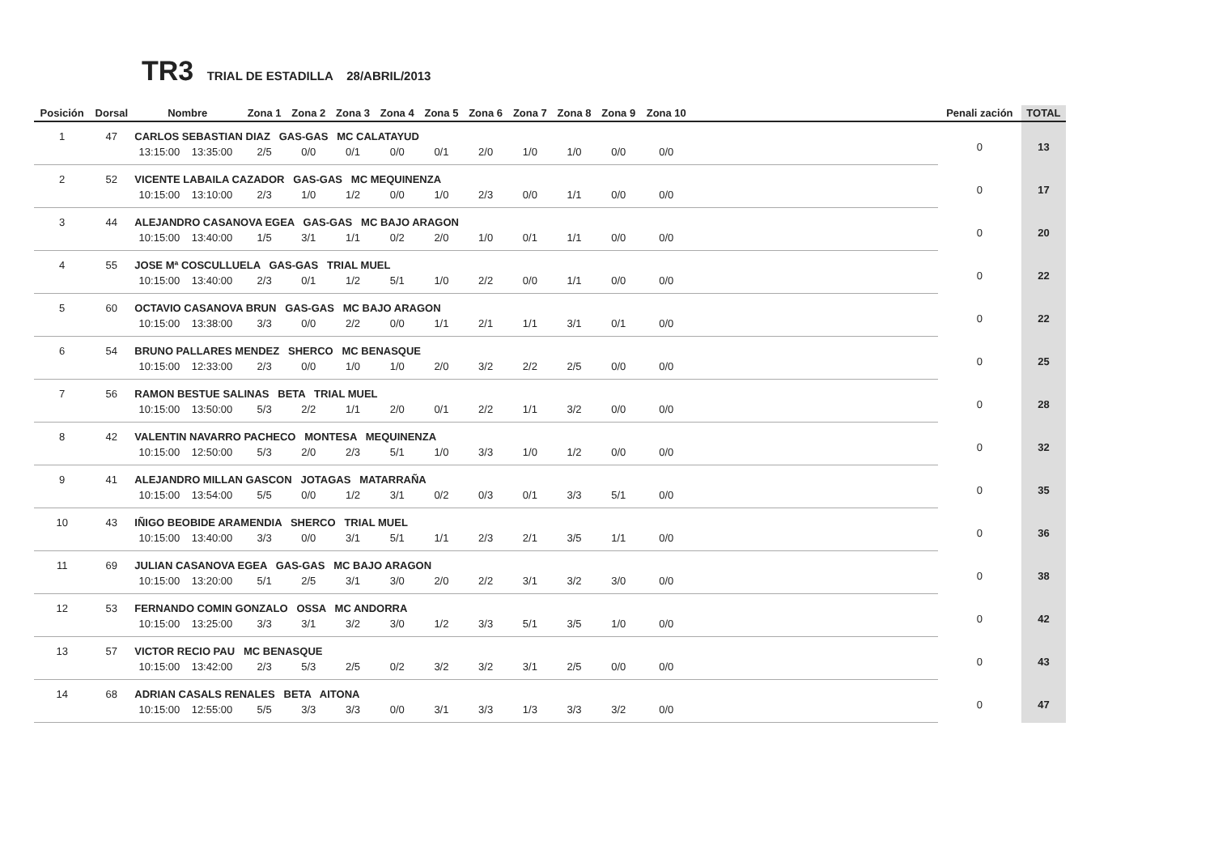TR3 TRIAL DE ESTADILLA 28/ABRIL/2013
| Posición | Dorsal | Nombre | | | Zona 1 | Zona 2 | Zona 3 | Zona 4 | Zona 5 | Zona 6 | Zona 7 | Zona 8 | Zona 9 | Zona 10 | | Penali zación | TOTAL |
| --- | --- | --- | --- | --- | --- | --- | --- | --- | --- | --- | --- | --- | --- | --- | --- | --- | --- |
| 1 | 47 | CARLOS SEBASTIAN DIAZ GAS-GAS MC CALATAYUD | | | | | | | | | | | | | | 0 | 13 |
| | | 13:15:00 | 13:35:00 | | 2/5 | 0/0 | 0/1 | 0/0 | 0/1 | 2/0 | 1/0 | 1/0 | 0/0 | 0/0 | | | |
| 2 | 52 | VICENTE LABAILA CAZADOR GAS-GAS MC MEQUINENZA | | | | | | | | | | | | | | 0 | 17 |
| | | 10:15:00 | 13:10:00 | | 2/3 | 1/0 | 1/2 | 0/0 | 1/0 | 2/3 | 0/0 | 1/1 | 0/0 | 0/0 | | | |
| 3 | 44 | ALEJANDRO CASANOVA EGEA GAS-GAS MC BAJO ARAGON | | | | | | | | | | | | | | 0 | 20 |
| | | 10:15:00 | 13:40:00 | | 1/5 | 3/1 | 1/1 | 0/2 | 2/0 | 1/0 | 0/1 | 1/1 | 0/0 | 0/0 | | | |
| 4 | 55 | JOSE Mª COSCULLUELA GAS-GAS TRIAL MUEL | | | | | | | | | | | | | | 0 | 22 |
| | | 10:15:00 | 13:40:00 | | 2/3 | 0/1 | 1/2 | 5/1 | 1/0 | 2/2 | 0/0 | 1/1 | 0/0 | 0/0 | | | |
| 5 | 60 | OCTAVIO CASANOVA BRUN GAS-GAS MC BAJO ARAGON | | | | | | | | | | | | | | 0 | 22 |
| | | 10:15:00 | 13:38:00 | | 3/3 | 0/0 | 2/2 | 0/0 | 1/1 | 2/1 | 1/1 | 3/1 | 0/1 | 0/0 | | | |
| 6 | 54 | BRUNO PALLARES MENDEZ SHERCO MC BENASQUE | | | | | | | | | | | | | | 0 | 25 |
| | | 10:15:00 | 12:33:00 | | 2/3 | 0/0 | 1/0 | 1/0 | 2/0 | 3/2 | 2/2 | 2/5 | 0/0 | 0/0 | | | |
| 7 | 56 | RAMON BESTUE SALINAS BETA TRIAL MUEL | | | | | | | | | | | | | | 0 | 28 |
| | | 10:15:00 | 13:50:00 | | 5/3 | 2/2 | 1/1 | 2/0 | 0/1 | 2/2 | 1/1 | 3/2 | 0/0 | 0/0 | | | |
| 8 | 42 | VALENTIN NAVARRO PACHECO MONTESA MEQUINENZA | | | | | | | | | | | | | | 0 | 32 |
| | | 10:15:00 | 12:50:00 | | 5/3 | 2/0 | 2/3 | 5/1 | 1/0 | 3/3 | 1/0 | 1/2 | 0/0 | 0/0 | | | |
| 9 | 41 | ALEJANDRO MILLAN GASCON JOTAGAS MATARRAÑA | | | | | | | | | | | | | | 0 | 35 |
| | | 10:15:00 | 13:54:00 | | 5/5 | 0/0 | 1/2 | 3/1 | 0/2 | 0/3 | 0/1 | 3/3 | 5/1 | 0/0 | | | |
| 10 | 43 | IÑIGO BEOBIDE ARAMENDIA SHERCO TRIAL MUEL | | | | | | | | | | | | | | 0 | 36 |
| | | 10:15:00 | 13:40:00 | | 3/3 | 0/0 | 3/1 | 5/1 | 1/1 | 2/3 | 2/1 | 3/5 | 1/1 | 0/0 | | | |
| 11 | 69 | JULIAN CASANOVA EGEA GAS-GAS MC BAJO ARAGON | | | | | | | | | | | | | | 0 | 38 |
| | | 10:15:00 | 13:20:00 | | 5/1 | 2/5 | 3/1 | 3/0 | 2/0 | 2/2 | 3/1 | 3/2 | 3/0 | 0/0 | | | |
| 12 | 53 | FERNANDO COMIN GONZALO OSSA MC ANDORRA | | | | | | | | | | | | | | 0 | 42 |
| | | 10:15:00 | 13:25:00 | | 3/3 | 3/1 | 3/2 | 3/0 | 1/2 | 3/3 | 5/1 | 3/5 | 1/0 | 0/0 | | | |
| 13 | 57 | VICTOR RECIO PAU MC BENASQUE | | | | | | | | | | | | | | 0 | 43 |
| | | 10:15:00 | 13:42:00 | | 2/3 | 5/3 | 2/5 | 0/2 | 3/2 | 3/2 | 3/1 | 2/5 | 0/0 | 0/0 | | | |
| 14 | 68 | ADRIAN CASALS RENALES BETA AITONA | | | | | | | | | | | | | | 0 | 47 |
| | | 10:15:00 | 12:55:00 | | 5/5 | 3/3 | 3/3 | 0/0 | 3/1 | 3/3 | 1/3 | 3/3 | 3/2 | 0/0 | | | |